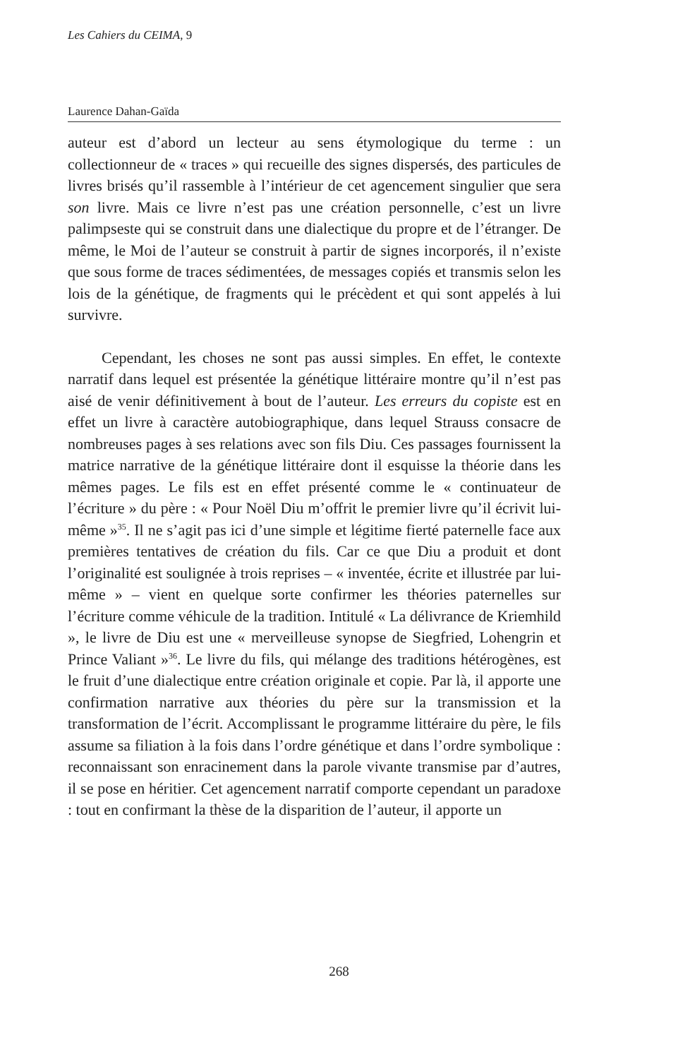Les Cahiers du CEIMA, 9
Laurence Dahan-Gaïda
auteur est d’abord un lecteur au sens étymologique du terme : un collectionneur de « traces » qui recueille des signes dispersés, des particules de livres brisés qu’il rassemble à l’intérieur de cet agencement singulier que sera son livre. Mais ce livre n’est pas une création personnelle, c’est un livre palimpseste qui se construit dans une dialectique du propre et de l’étranger. De même, le Moi de l’auteur se construit à partir de signes incorporés, il n’existe que sous forme de traces sédimentées, de messages copiés et transmis selon les lois de la génétique, de fragments qui le précèdent et qui sont appelés à lui survivre.
Cependant, les choses ne sont pas aussi simples. En effet, le contexte narratif dans lequel est présentée la génétique littéraire montre qu’il n’est pas aisé de venir définitivement à bout de l’auteur. Les erreurs du copiste est en effet un livre à caractère autobiographique, dans lequel Strauss consacre de nombreuses pages à ses relations avec son fils Diu. Ces passages fournissent la matrice narrative de la génétique littéraire dont il esquisse la théorie dans les mêmes pages. Le fils est en effet présenté comme le « continuateur de l’écriture » du père : « Pour Noël Diu m’offrit le premier livre qu’il écrivit lui-même »<sup>35</sup>. Il ne s’agit pas ici d’une simple et légitime fierté paternelle face aux premières tentatives de création du fils. Car ce que Diu a produit et dont l’originalité est soulignée à trois reprises – « inventée, écrite et illustrée par lui-même » – vient en quelque sorte confirmer les théories paternelles sur l’écriture comme véhicule de la tradition. Intitulé « La délivrance de Kriemhild », le livre de Diu est une « merveilleuse synopse de Siegfried, Lohengrin et Prince Valiant »<sup>36</sup>. Le livre du fils, qui mélange des traditions hétérogènes, est le fruit d’une dialectique entre création originale et copie. Par là, il apporte une confirmation narrative aux théories du père sur la transmission et la transformation de l’écrit. Accomplissant le programme littéraire du père, le fils assume sa filiation à la fois dans l’ordre génétique et dans l’ordre symbolique : reconnaissant son enracinement dans la parole vivante transmise par d’autres, il se pose en héritier. Cet agencement narratif comporte cependant un paradoxe : tout en confirmant la thèse de la disparition de l’auteur, il apporte un
268